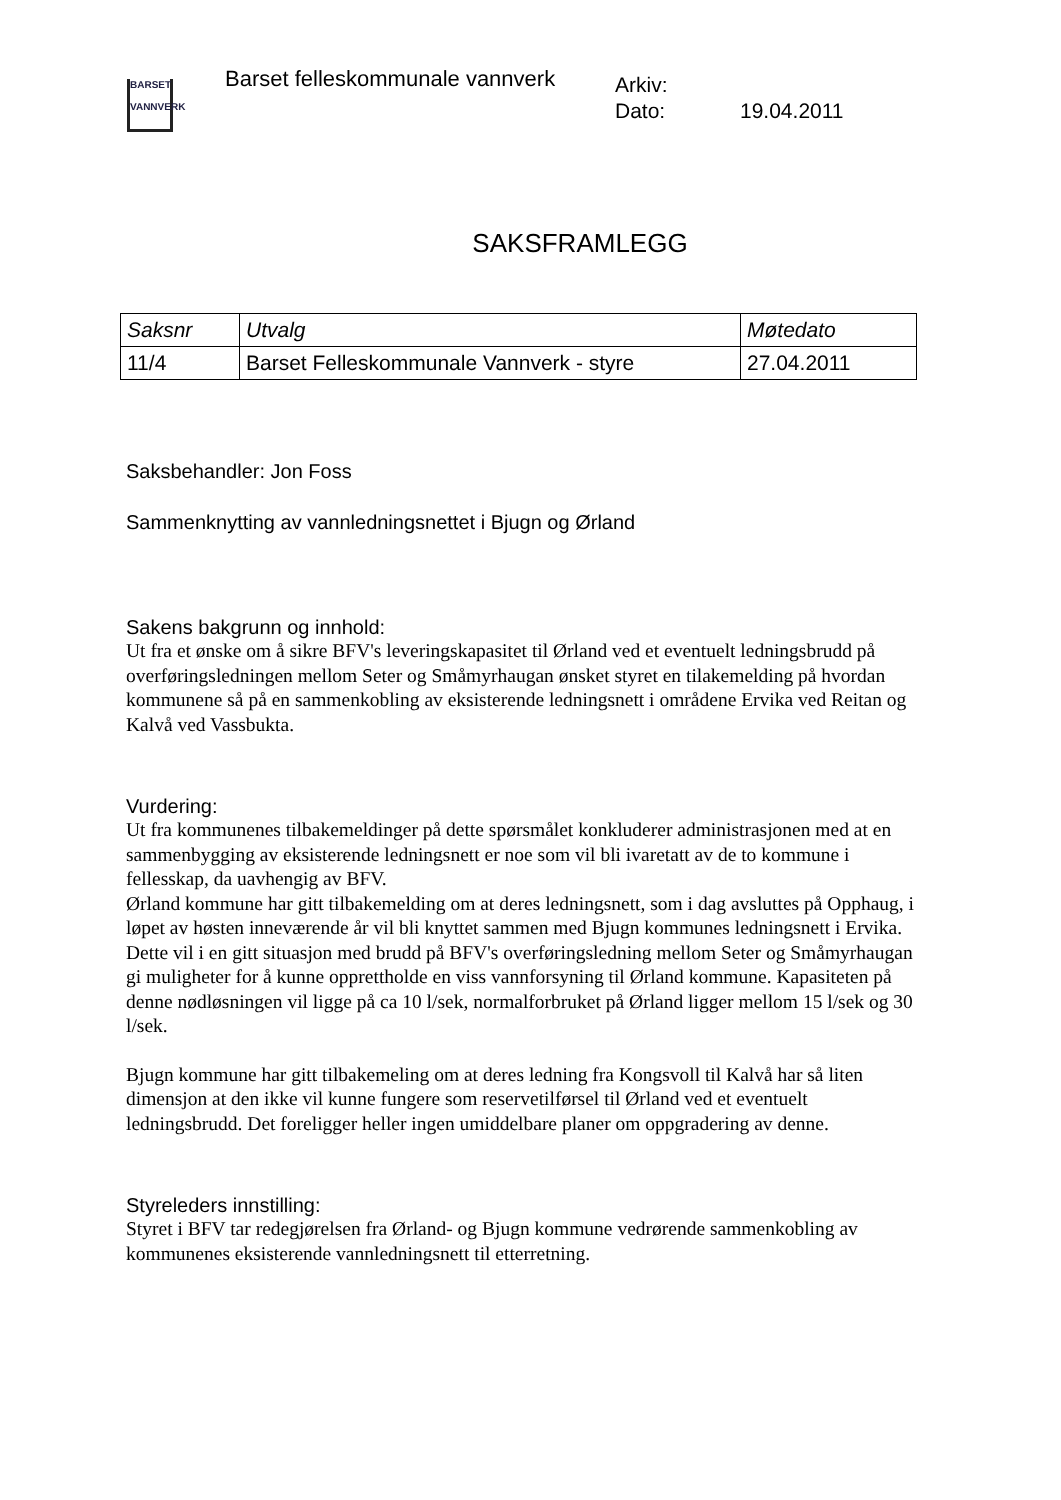BARSET
VANNVERK
Barset felleskommunale vannverk
Arkiv:
Dato: 19.04.2011
SAKSFRAMLEGG
| Saksnr | Utvalg | Møtedato |
| --- | --- | --- |
| 11/4 | Barset Felleskommunale Vannverk - styre | 27.04.2011 |
Saksbehandler: Jon Foss
Sammenknytting av vannledningsnettet i Bjugn og Ørland
Sakens bakgrunn og innhold:
Ut fra et ønske om å sikre BFV's leveringskapasitet til Ørland ved et eventuelt ledningsbrudd på overføringsledningen mellom Seter og Småmyrhaugan ønsket styret en tilakemelding på hvordan kommunene så på en sammenkobling av eksisterende ledningsnett i områdene Ervika ved Reitan og Kalvå ved Vassbukta.
Vurdering:
Ut fra kommunenes tilbakemeldinger på dette spørsmålet konkluderer administrasjonen med at en sammenbygging av eksisterende ledningsnett er noe som vil bli ivaretatt av de to kommune i fellesskap, da uavhengig av BFV.
Ørland kommune har gitt tilbakemelding om at deres ledningsnett, som i dag avsluttes på Opphaug, i løpet av høsten inneværende år vil bli knyttet sammen med Bjugn kommunes ledningsnett i Ervika. Dette vil i en gitt situasjon med brudd på BFV's overføringsledning mellom Seter og Småmyrhaugan gi muligheter for å kunne opprettholde en viss vannforsyning til Ørland kommune. Kapasiteten på denne nødløsningen vil ligge på ca 10 l/sek, normalforbruket på Ørland ligger mellom 15 l/sek og 30 l/sek.
Bjugn kommune har gitt tilbakemeling om at deres ledning fra Kongsvoll til Kalvå har så liten dimensjon at den ikke vil kunne fungere som reservetilførsel til Ørland ved et eventuelt ledningsbrudd. Det foreligger heller ingen umiddelbare planer om oppgradering av denne.
Styreleders innstilling:
Styret i BFV tar redegjørelsen fra Ørland- og Bjugn kommune vedrørende sammenkobling av kommunenes eksisterende vannledningsnett til etterretning.